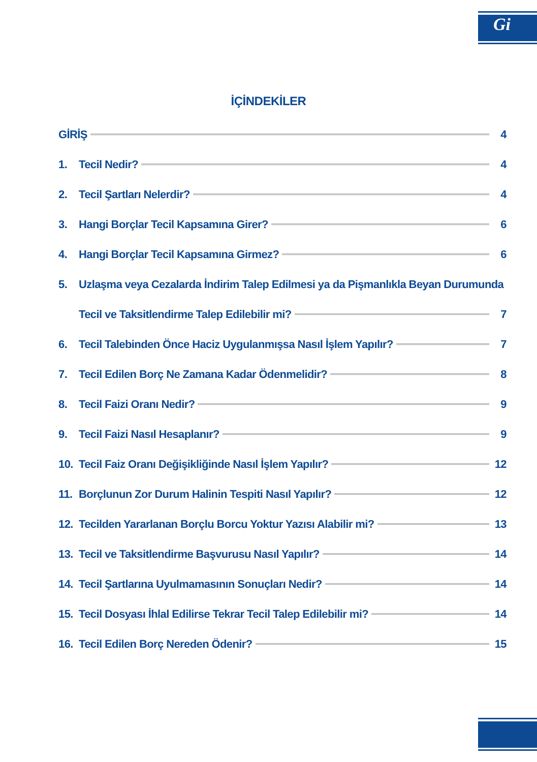Gi
İÇİNDEKİLER
GİRİŞ 4
1. Tecil Nedir? 4
2. Tecil Şartları Nelerdir? 4
3. Hangi Borçlar Tecil Kapsamına Girer? 6
4. Hangi Borçlar Tecil Kapsamına Girmez? 6
5. Uzlaşma veya Cezalarda İndirim Talep Edilmesi ya da Pişmanlıkla Beyan Durumunda
Tecil ve Taksitlendirme Talep Edilebilir mi? 7
6. Tecil Talebinden Önce Haciz Uygulanmışsa Nasıl İşlem Yapılır? 7
7. Tecil Edilen Borç Ne Zamana Kadar Ödenmelidir? 8
8. Tecil Faizi Oranı Nedir? 9
9. Tecil Faizi Nasıl Hesaplanır? 9
10. Tecil Faiz Oranı Değişikliğinde Nasıl İşlem Yapılır? 12
11. Borçlunun Zor Durum Halinin Tespiti Nasıl Yapılır? 12
12. Tecilden Yararlanan Borçlu Borcu Yoktur Yazısı Alabilir mi? 13
13. Tecil ve Taksitlendirme Başvurusu Nasıl Yapılır? 14
14. Tecil Şartlarına Uyulmamasının Sonuçları Nedir? 14
15. Tecil Dosyası İhlal Edilirse Tekrar Tecil Talep Edilebilir mi? 14
16. Tecil Edilen Borç Nereden Ödenir? 15